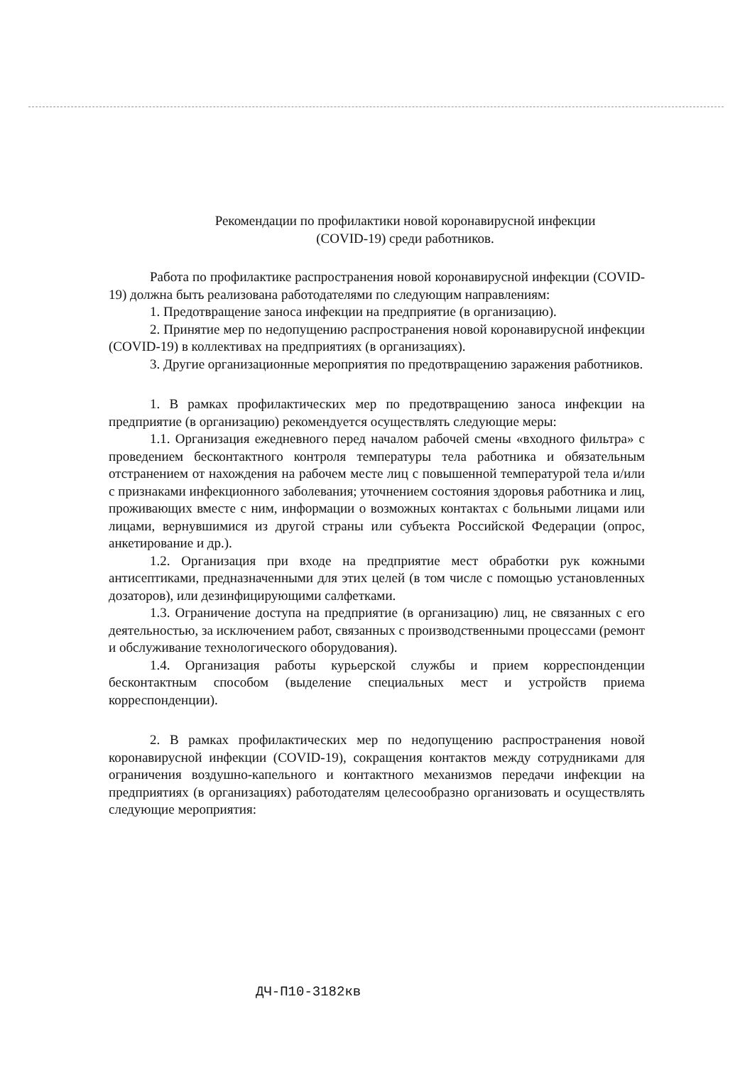Рекомендации по профилактики новой коронавирусной инфекции
(COVID-19) среди работников.
Работа по профилактике распространения новой коронавирусной инфекции (COVID-19) должна быть реализована работодателями по следующим направлениям:
1. Предотвращение заноса инфекции на предприятие (в организацию).
2. Принятие мер по недопущению распространения новой коронавирусной инфекции (COVID-19) в коллективах на предприятиях (в организациях).
3. Другие организационные мероприятия по предотвращению заражения работников.
1. В рамках профилактических мер по предотвращению заноса инфекции на предприятие (в организацию) рекомендуется осуществлять следующие меры:
1.1. Организация ежедневного перед началом рабочей смены «входного фильтра» с проведением бесконтактного контроля температуры тела работника и обязательным отстранением от нахождения на рабочем месте лиц с повышенной температурой тела и/или с признаками инфекционного заболевания; уточнением состояния здоровья работника и лиц, проживающих вместе с ним, информации о возможных контактах с больными лицами или лицами, вернувшимися из другой страны или субъекта Российской Федерации (опрос, анкетирование и др.).
1.2. Организация при входе на предприятие мест обработки рук кожными антисептиками, предназначенными для этих целей (в том числе с помощью установленных дозаторов), или дезинфицирующими салфетками.
1.3. Ограничение доступа на предприятие (в организацию) лиц, не связанных с его деятельностью, за исключением работ, связанных с производственными процессами (ремонт и обслуживание технологического оборудования).
1.4. Организация работы курьерской службы и прием корреспонденции бесконтактным способом (выделение специальных мест и устройств приема корреспонденции).
2. В рамках профилактических мер по недопущению распространения новой коронавирусной инфекции (COVID-19), сокращения контактов между сотрудниками для ограничения воздушно-капельного и контактного механизмов передачи инфекции на предприятиях (в организациях) работодателям целесообразно организовать и осуществлять следующие мероприятия:
ДЧ-П10-3182кв